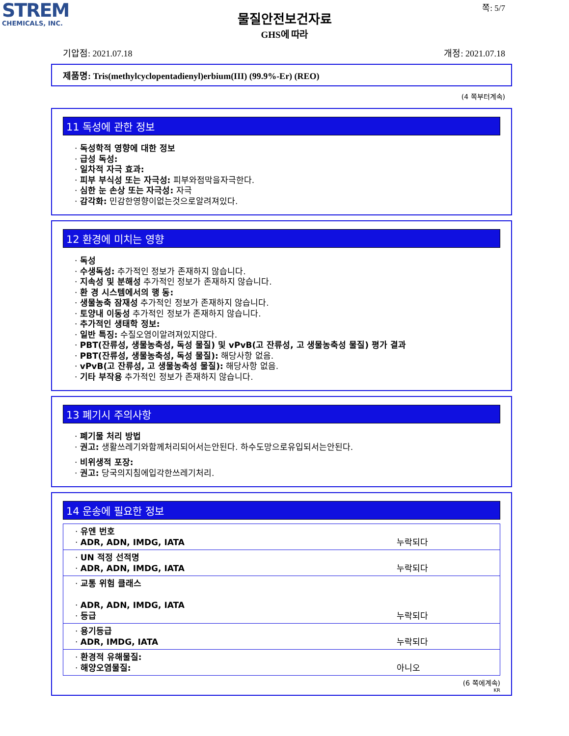STREM
CHEMICALS, INC.
쪽: 5/7
물질안전보건자료
GHS에 따라
기압점: 2021.07.18 개정: 2021.07.18
제품명: Tris(methylcyclopentadienyl)erbium(III) (99.9%-Er) (REO)
(4 쪽부터계속)
11 독성에 관한 정보
· 독성학적 영향에 대한 정보
· 급성 독성:
· 일차적 자극 효과:
· 피부 부식성 또는 자극성: 피부와점막을자극한다.
· 심한 눈 손상 또는 자극성: 자극
· 감각화: 민감한영향이없는것으로알려져있다.
12 환경에 미치는 영향
· 독성
· 수생독성: 추가적인 정보가 존재하지 않습니다.
· 지속성 및 분해성 추가적인 정보가 존재하지 않습니다.
· 환 경 시스템에서의 행 동:
· 생물농축 잠재성 추가적인 정보가 존재하지 않습니다.
· 토양내 이동성 추가적인 정보가 존재하지 않습니다.
· 추가적인 생태학 정보:
· 일반 특징: 수질오염이알려져있지않다.
· PBT(잔류성, 생물농축성, 독성 물질) 및 vPvB(고 잔류성, 고 생물농축성 물질) 평가 결과
· PBT(잔류성, 생물농축성, 독성 물질): 해당사항 없음.
· vPvB(고 잔류성, 고 생물농축성 물질): 해당사항 없음.
· 기타 부작용 추가적인 정보가 존재하지 않습니다.
13 폐기시 주의사항
· 폐기물 처리 방법
· 권고: 생활쓰레기와함께처리되어서는안된다. 하수도망으로유입되서는안된다.
· 비위생적 포장:
· 권고: 당국의지침에입각한쓰레기처리.
14 운송에 필요한 정보
| · 유엔 번호 · ADR, ADN, IMDG, IATA | 누락되다 |
| · UN 적정 선적명 · ADR, ADN, IMDG, IATA | 누락되다 |
| · 교통 위험 클래스 · ADR, ADN, IMDG, IATA · 등급 | 누락되다 |
| · 용기등급 · ADR, IMDG, IATA | 누락되다 |
| · 환경적 유해물질: · 해양오염물질: | 아니오 |
(6 쪽에계속)
KR